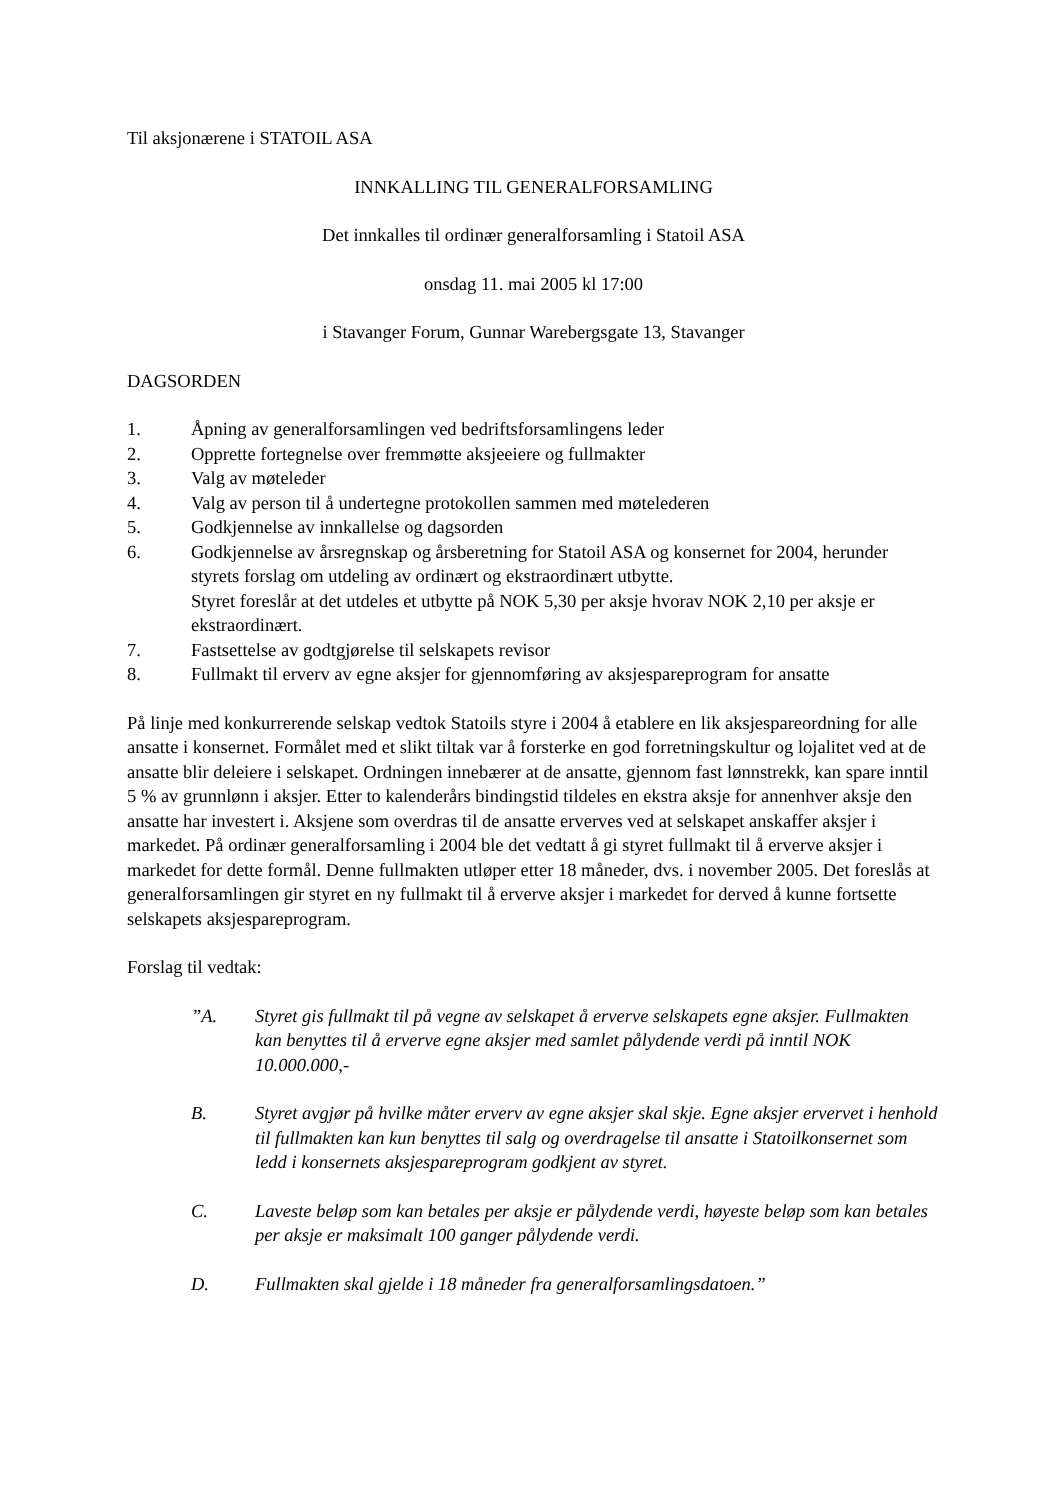Til aksjonærene i STATOIL ASA
INNKALLING TIL GENERALFORSAMLING
Det innkalles til ordinær generalforsamling i Statoil ASA
onsdag 11. mai 2005 kl 17:00
i Stavanger Forum, Gunnar Warebergsgate 13, Stavanger
DAGSORDEN
1. Åpning av generalforsamlingen ved bedriftsforsamlingens leder
2. Opprette fortegnelse over fremmøtte aksjeeiere og fullmakter
3. Valg av møteleder
4. Valg av person til å undertegne protokollen sammen med møtelederen
5. Godkjennelse av innkallelse og dagsorden
6. Godkjennelse av årsregnskap og årsberetning for Statoil ASA og konsernet for 2004, herunder styrets forslag om utdeling av ordinært og ekstraordinært utbytte.
Styret foreslår at det utdeles et utbytte på NOK 5,30 per aksje hvorav NOK 2,10 per aksje er ekstraordinært.
7. Fastsettelse av godtgjørelse til selskapets revisor
8. Fullmakt til erverv av egne aksjer for gjennomføring av aksjespareprogram for ansatte
På linje med konkurrerende selskap vedtok Statoils styre i 2004 å etablere en lik aksjespareordning for alle ansatte i konsernet. Formålet med et slikt tiltak var å forsterke en god forretningskultur og lojalitet ved at de ansatte blir deleiere i selskapet. Ordningen innebærer at de ansatte, gjennom fast lønnstrekk, kan spare inntil 5 % av grunnlønn i aksjer. Etter to kalenderårs bindingstid tildeles en ekstra aksje for annenhver aksje den ansatte har investert i. Aksjene som overdras til de ansatte erverves ved at selskapet anskaffer aksjer i markedet. På ordinær generalforsamling i 2004 ble det vedtatt å gi styret fullmakt til å erverve aksjer i markedet for dette formål. Denne fullmakten utløper etter 18 måneder, dvs. i november 2005. Det foreslås at generalforsamlingen gir styret en ny fullmakt til å erverve aksjer i markedet for derved å kunne fortsette selskapets aksjespareprogram.
Forslag til vedtak:
”A. Styret gis fullmakt til på vegne av selskapet å erverve selskapets egne aksjer. Fullmakten kan benyttes til å erverve egne aksjer med samlet pålydende verdi på inntil NOK 10.000.000,-
B. Styret avgjør på hvilke måter erverv av egne aksjer skal skje. Egne aksjer ervervet i henhold til fullmakten kan kun benyttes til salg og overdragelse til ansatte i Statoilkonsernet som ledd i konsernets aksjespareprogram godkjent av styret.
C. Laveste beløp som kan betales per aksje er pålydende verdi, høyeste beløp som kan betales per aksje er maksimalt 100 ganger pålydende verdi.
D. Fullmakten skal gjelde i 18 måneder fra generalforsamlingsdatoen.”